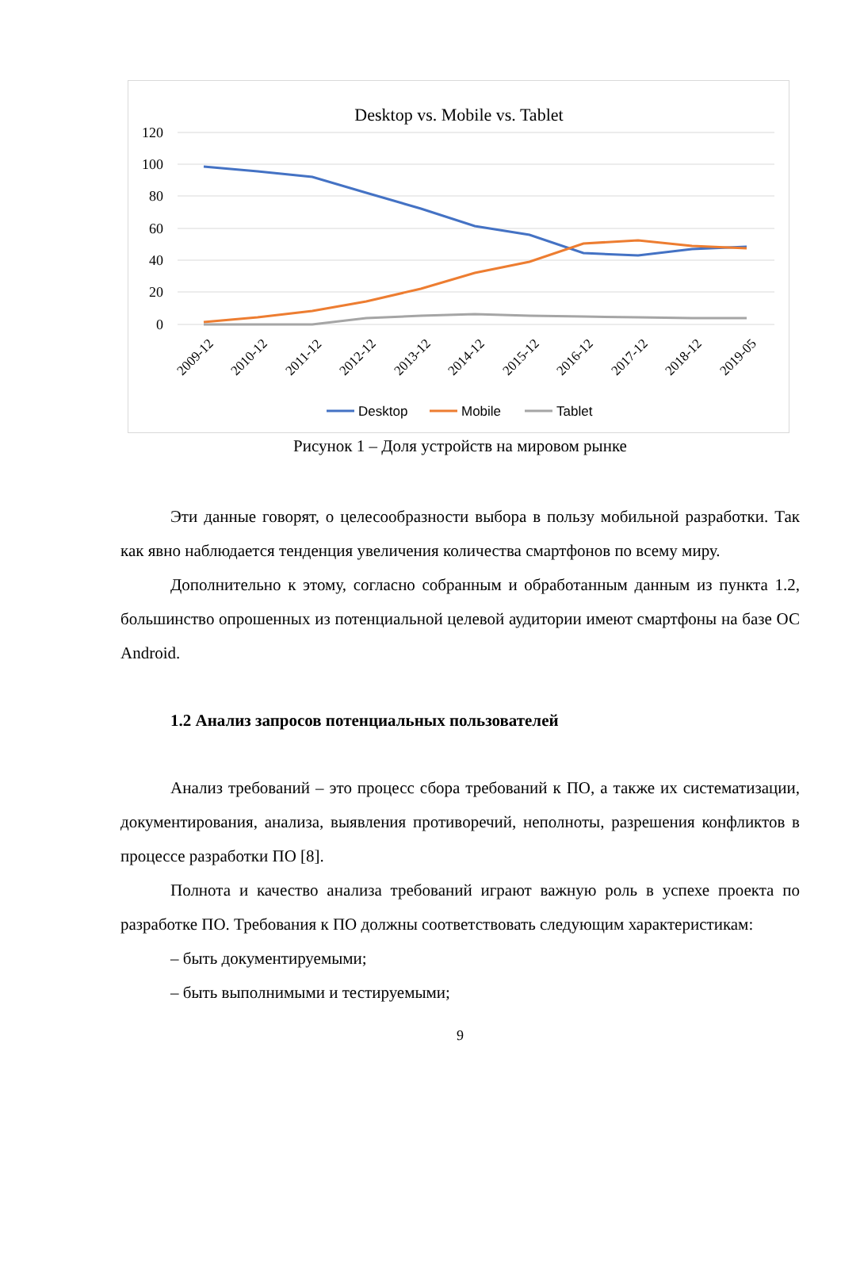Desktop vs. Mobile vs. Tablet
120
100
80
60
40
20
0
2009-12
2010-12
2011-12
2012-12
2013-12
2014-12
2015-12
2016-12
2017-12
2018-12
2019-05
Desktop
Mobile
Tablet
Рисунок 1 – Доля устройств на мировом рынке
Эти данные говорят, о целесообразности выбора в пользу мобильной разработки. Так как явно наблюдается тенденция увеличения количества смартфонов по всему миру.
Дополнительно к этому, согласно собранным и обработанным данным из пункта 1.2, большинство опрошенных из потенциальной целевой аудитории имеют смартфоны на базе ОС Android.
1.2 Анализ запросов потенциальных пользователей
Анализ требований – это процесс сбора требований к ПО, а также их систематизации, документирования, анализа, выявления противоречий, неполноты, разрешения конфликтов в процессе разработки ПО [8].
Полнота и качество анализа требований играют важную роль в успехе проекта по разработке ПО. Требования к ПО должны соответствовать следующим характеристикам:
– быть документируемыми;
– быть выполнимыми и тестируемыми;
9